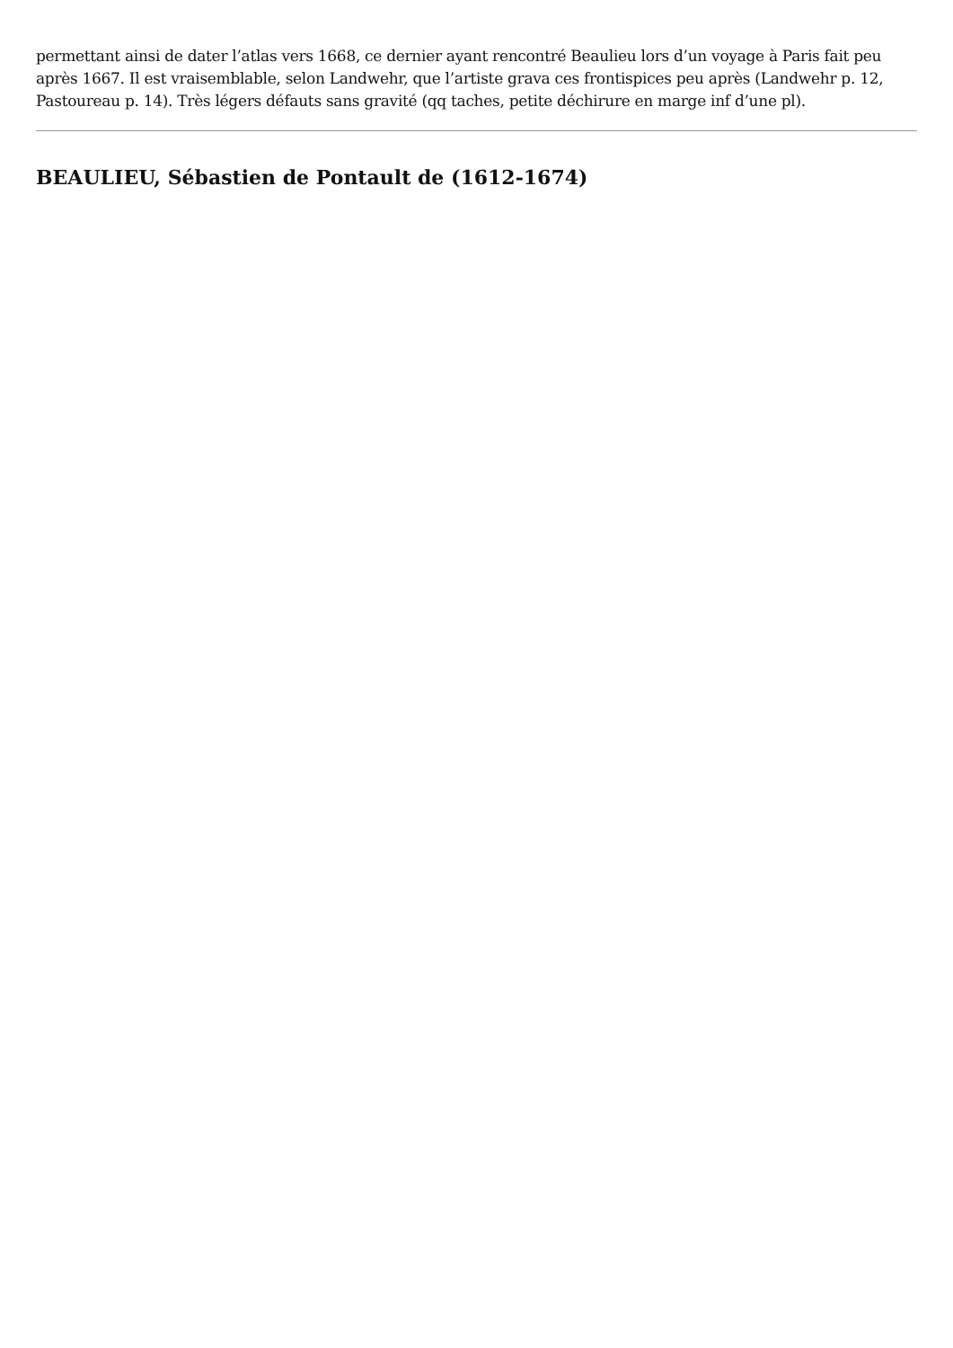permettant ainsi de dater l’atlas vers 1668, ce dernier ayant rencontré Beaulieu lors d’un voyage à Paris fait peu après 1667. Il est vraisemblable, selon Landwehr, que l’artiste grava ces frontispices peu après (Landwehr p. 12, Pastoureau p. 14). Très légers défauts sans gravité (qq taches, petite déchirure en marge inf d’une pl).
BEAULIEU, Sébastien de Pontault de (1612-1674)